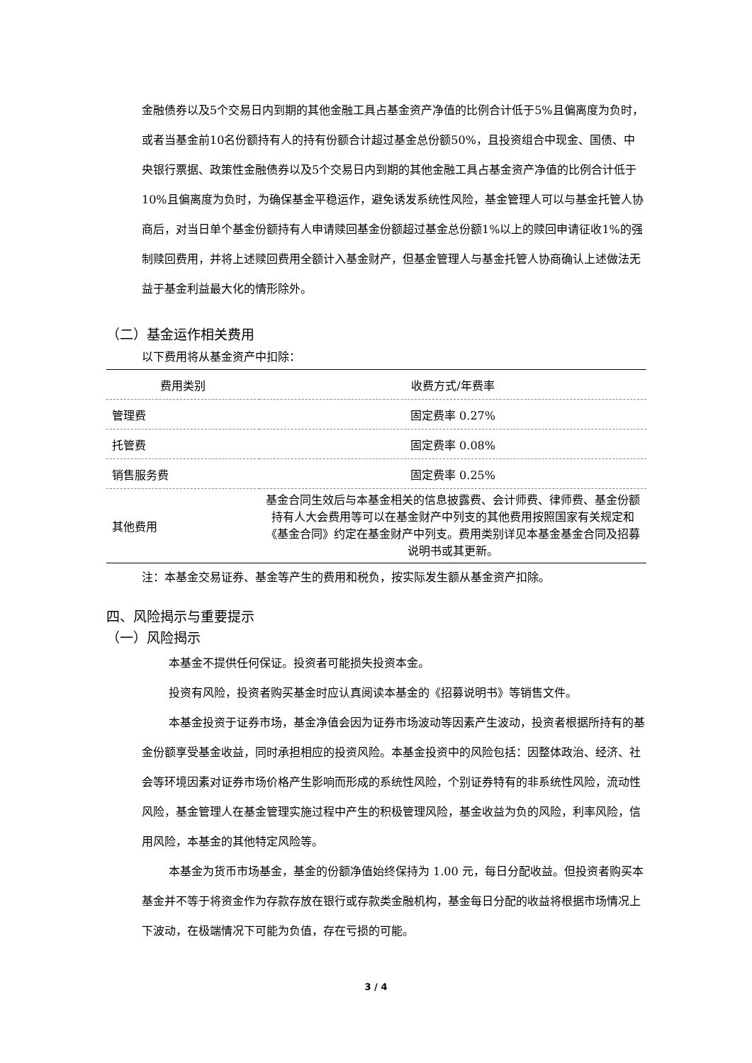金融债券以及5个交易日内到期的其他金融工具占基金资产净值的比例合计低于5%且偏离度为负时，或者当基金前10名份额持有人的持有份额合计超过基金总份额50%，且投资组合中现金、国债、中央银行票据、政策性金融债券以及5个交易日内到期的其他金融工具占基金资产净值的比例合计低于10%且偏离度为负时，为确保基金平稳运作，避免诱发系统性风险，基金管理人可以与基金托管人协商后，对当日单个基金份额持有人申请赎回基金份额超过基金总份额1%以上的赎回申请征收1%的强制赎回费用，并将上述赎回费用全额计入基金财产，但基金管理人与基金托管人协商确认上述做法无益于基金利益最大化的情形除外。
（二）基金运作相关费用
以下费用将从基金资产中扣除：
| 费用类别 | 收费方式/年费率 |
| --- | --- |
| 管理费 | 固定费率 0.27% |
| 托管费 | 固定费率 0.08% |
| 销售服务费 | 固定费率 0.25% |
| 其他费用 | 基金合同生效后与本基金相关的信息披露费、会计师费、律师费、基金份额持有人大会费用等可以在基金财产中列支的其他费用按照国家有关规定和《基金合同》约定在基金财产中列支。费用类别详见本基金基金合同及招募说明书或其更新。 |
注：本基金交易证券、基金等产生的费用和税负，按实际发生额从基金资产扣除。
四、风险揭示与重要提示
（一）风险揭示
本基金不提供任何保证。投资者可能损失投资本金。
投资有风险，投资者购买基金时应认真阅读本基金的《招募说明书》等销售文件。
本基金投资于证券市场，基金净值会因为证券市场波动等因素产生波动，投资者根据所持有的基金份额享受基金收益，同时承担相应的投资风险。本基金投资中的风险包括：因整体政治、经济、社会等环境因素对证券市场价格产生影响而形成的系统性风险，个别证券特有的非系统性风险，流动性风险，基金管理人在基金管理实施过程中产生的积极管理风险，基金收益为负的风险，利率风险，信用风险，本基金的其他特定风险等。
本基金为货币市场基金，基金的份额净值始终保持为 1.00 元，每日分配收益。但投资者购买本基金并不等于将资金作为存款存放在银行或存款类金融机构，基金每日分配的收益将根据市场情况上下波动，在极端情况下可能为负值，存在亏损的可能。
3 / 4